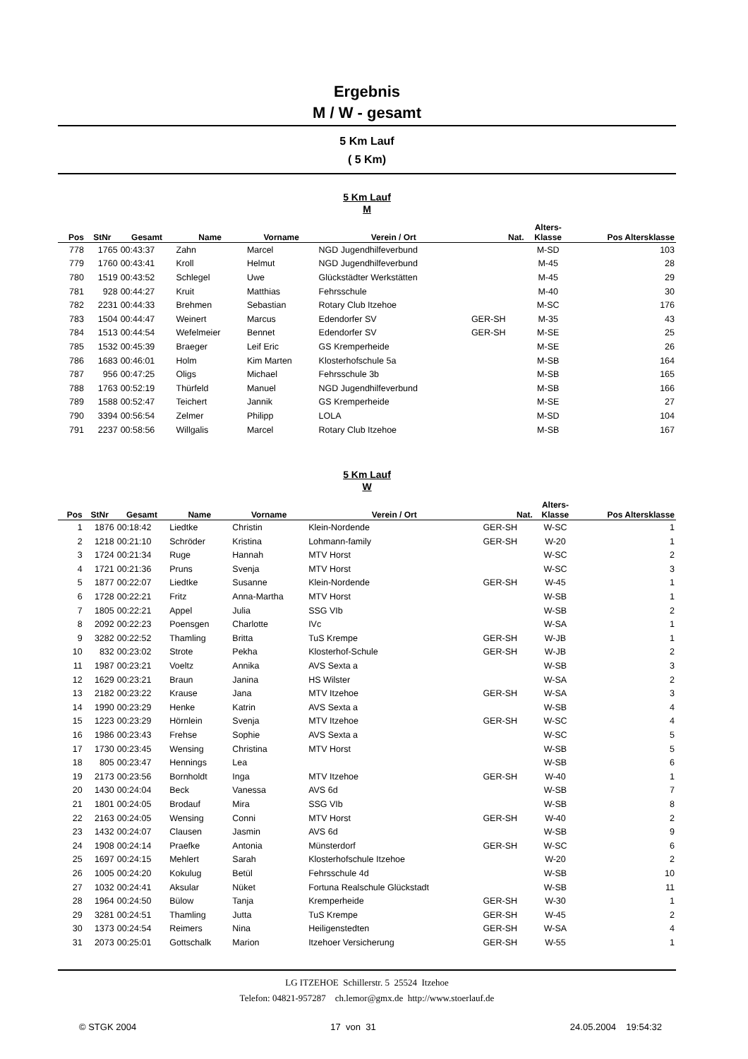Ergebnis
M / W - gesamt
5 Km Lauf
( 5 Km)
5 Km Lauf
M
| Pos | StNr | Gesamt | Name | Vorname | Verein / Ort | Nat. | Alters- Klasse | Pos Altersklasse |
| --- | --- | --- | --- | --- | --- | --- | --- | --- |
| 778 | 1765 | 00:43:37 | Zahn | Marcel | NGD Jugendhilfeverbund | | M-SD | 103 |
| 779 | 1760 | 00:43:41 | Kroll | Helmut | NGD Jugendhilfeverbund | | M-45 | 28 |
| 780 | 1519 | 00:43:52 | Schlegel | Uwe | Glückstädter Werkstätten | | M-45 | 29 |
| 781 | 928 | 00:44:27 | Kruit | Matthias | Fehrsschule | | M-40 | 30 |
| 782 | 2231 | 00:44:33 | Brehmen | Sebastian | Rotary Club Itzehoe | | M-SC | 176 |
| 783 | 1504 | 00:44:47 | Weinert | Marcus | Edendorfer SV | GER-SH | M-35 | 43 |
| 784 | 1513 | 00:44:54 | Wefelmeier | Bennet | Edendorfer SV | GER-SH | M-SE | 25 |
| 785 | 1532 | 00:45:39 | Braeger | Leif Eric | GS Kremperheide | | M-SE | 26 |
| 786 | 1683 | 00:46:01 | Holm | Kim Marten | Klosterhofschule 5a | | M-SB | 164 |
| 787 | 956 | 00:47:25 | Oligs | Michael | Fehrsschule 3b | | M-SB | 165 |
| 788 | 1763 | 00:52:19 | Thürfeld | Manuel | NGD Jugendhilfeverbund | | M-SB | 166 |
| 789 | 1588 | 00:52:47 | Teichert | Jannik | GS Kremperheide | | M-SE | 27 |
| 790 | 3394 | 00:56:54 | Zelmer | Philipp | LOLA | | M-SD | 104 |
| 791 | 2237 | 00:58:56 | Willgalis | Marcel | Rotary Club Itzehoe | | M-SB | 167 |
5 Km Lauf
W
| Pos | StNr | Gesamt | Name | Vorname | Verein / Ort | Nat. | Alters- Klasse | Pos Altersklasse |
| --- | --- | --- | --- | --- | --- | --- | --- | --- |
| 1 | 1876 | 00:18:42 | Liedtke | Christin | Klein-Nordende | GER-SH | W-SC | 1 |
| 2 | 1218 | 00:21:10 | Schröder | Kristina | Lohmann-family | GER-SH | W-20 | 1 |
| 3 | 1724 | 00:21:34 | Ruge | Hannah | MTV Horst | | W-SC | 2 |
| 4 | 1721 | 00:21:36 | Pruns | Svenja | MTV Horst | | W-SC | 3 |
| 5 | 1877 | 00:22:07 | Liedtke | Susanne | Klein-Nordende | GER-SH | W-45 | 1 |
| 6 | 1728 | 00:22:21 | Fritz | Anna-Martha | MTV Horst | | W-SB | 1 |
| 7 | 1805 | 00:22:21 | Appel | Julia | SSG VIb | | W-SB | 2 |
| 8 | 2092 | 00:22:23 | Poensgen | Charlotte | IVc | | W-SA | 1 |
| 9 | 3282 | 00:22:52 | Thamling | Britta | TuS Krempe | GER-SH | W-JB | 1 |
| 10 | 832 | 00:23:02 | Strote | Pekha | Klosterhof-Schule | GER-SH | W-JB | 2 |
| 11 | 1987 | 00:23:21 | Voeltz | Annika | AVS Sexta a | | W-SB | 3 |
| 12 | 1629 | 00:23:21 | Braun | Janina | HS Wilster | | W-SA | 2 |
| 13 | 2182 | 00:23:22 | Krause | Jana | MTV Itzehoe | GER-SH | W-SA | 3 |
| 14 | 1990 | 00:23:29 | Henke | Katrin | AVS Sexta a | | W-SB | 4 |
| 15 | 1223 | 00:23:29 | Hörnlein | Svenja | MTV Itzehoe | GER-SH | W-SC | 4 |
| 16 | 1986 | 00:23:43 | Frehse | Sophie | AVS Sexta a | | W-SC | 5 |
| 17 | 1730 | 00:23:45 | Wensing | Christina | MTV Horst | | W-SB | 5 |
| 18 | 805 | 00:23:47 | Hennings | Lea | | | W-SB | 6 |
| 19 | 2173 | 00:23:56 | Bornholdt | Inga | MTV Itzehoe | GER-SH | W-40 | 1 |
| 20 | 1430 | 00:24:04 | Beck | Vanessa | AVS 6d | | W-SB | 7 |
| 21 | 1801 | 00:24:05 | Brodauf | Mira | SSG VIb | | W-SB | 8 |
| 22 | 2163 | 00:24:05 | Wensing | Conni | MTV Horst | GER-SH | W-40 | 2 |
| 23 | 1432 | 00:24:07 | Clausen | Jasmin | AVS 6d | | W-SB | 9 |
| 24 | 1908 | 00:24:14 | Praefke | Antonia | Münsterdorf | GER-SH | W-SC | 6 |
| 25 | 1697 | 00:24:15 | Mehlert | Sarah | Klosterhofschule Itzehoe | | W-20 | 2 |
| 26 | 1005 | 00:24:20 | Kokulug | Betül | Fehrsschule 4d | | W-SB | 10 |
| 27 | 1032 | 00:24:41 | Aksular | Nüket | Fortuna Realschule Glückstadt | | W-SB | 11 |
| 28 | 1964 | 00:24:50 | Bülow | Tanja | Kremperheide | GER-SH | W-30 | 1 |
| 29 | 3281 | 00:24:51 | Thamling | Jutta | TuS Krempe | GER-SH | W-45 | 2 |
| 30 | 1373 | 00:24:54 | Reimers | Nina | Heiligenstedten | GER-SH | W-SA | 4 |
| 31 | 2073 | 00:25:01 | Gottschalk | Marion | Itzehoer Versicherung | GER-SH | W-55 | 1 |
LG ITZEHOE Schillerstr. 5 25524 Itzehoe
Telefon: 04821-957287 ch.lemor@gmx.de http://www.stoerlauf.de
© STGK 2004 17 von 31 24.05.2004 19:54:32